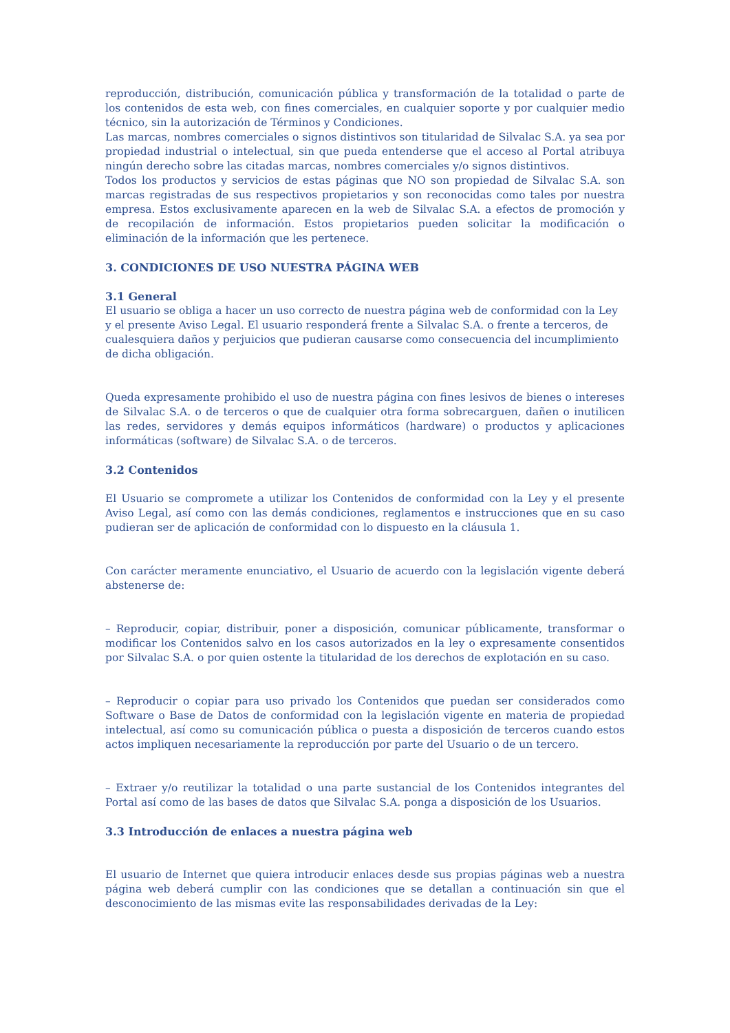reproducción, distribución, comunicación pública y transformación de la totalidad o parte de los contenidos de esta web, con fines comerciales, en cualquier soporte y por cualquier medio técnico, sin la autorización de Términos y Condiciones.
Las marcas, nombres comerciales o signos distintivos son titularidad de Silvalac S.A. ya sea por propiedad industrial o intelectual, sin que pueda entenderse que el acceso al Portal atribuya ningún derecho sobre las citadas marcas, nombres comerciales y/o signos distintivos.
Todos los productos y servicios de estas páginas que NO son propiedad de Silvalac S.A. son marcas registradas de sus respectivos propietarios y son reconocidas como tales por nuestra empresa. Estos exclusivamente aparecen en la web de Silvalac S.A. a efectos de promoción y de recopilación de información. Estos propietarios pueden solicitar la modificación o eliminación de la información que les pertenece.
3. CONDICIONES DE USO NUESTRA PÁGINA WEB
3.1 General
El usuario se obliga a hacer un uso correcto de nuestra página web de conformidad con la Ley y el presente Aviso Legal. El usuario responderá frente a Silvalac S.A. o frente a terceros, de cualesquiera daños y perjuicios que pudieran causarse como consecuencia del incumplimiento de dicha obligación.
Queda expresamente prohibido el uso de nuestra página con fines lesivos de bienes o intereses de Silvalac S.A. o de terceros o que de cualquier otra forma sobrecarguen, dañen o inutilicen las redes, servidores y demás equipos informáticos (hardware) o productos y aplicaciones informáticas (software) de Silvalac S.A. o de terceros.
3.2 Contenidos
El Usuario se compromete a utilizar los Contenidos de conformidad con la Ley y el presente Aviso Legal, así como con las demás condiciones, reglamentos e instrucciones que en su caso pudieran ser de aplicación de conformidad con lo dispuesto en la cláusula 1.
Con carácter meramente enunciativo, el Usuario de acuerdo con la legislación vigente deberá abstenerse de:
– Reproducir, copiar, distribuir, poner a disposición, comunicar públicamente, transformar o modificar los Contenidos salvo en los casos autorizados en la ley o expresamente consentidos por Silvalac S.A. o por quien ostente la titularidad de los derechos de explotación en su caso.
– Reproducir o copiar para uso privado los Contenidos que puedan ser considerados como Software o Base de Datos de conformidad con la legislación vigente en materia de propiedad intelectual, así como su comunicación pública o puesta a disposición de terceros cuando estos actos impliquen necesariamente la reproducción por parte del Usuario o de un tercero.
– Extraer y/o reutilizar la totalidad o una parte sustancial de los Contenidos integrantes del Portal así como de las bases de datos que Silvalac S.A. ponga a disposición de los Usuarios.
3.3 Introducción de enlaces a nuestra página web
El usuario de Internet que quiera introducir enlaces desde sus propias páginas web a nuestra página web deberá cumplir con las condiciones que se detallan a continuación sin que el desconocimiento de las mismas evite las responsabilidades derivadas de la Ley: